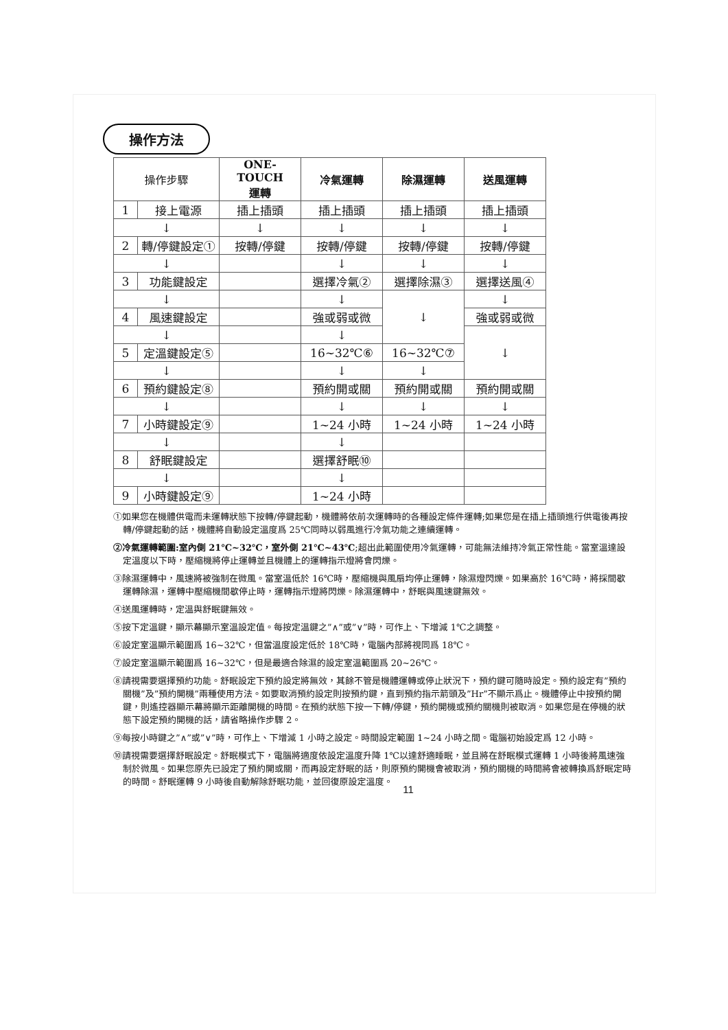操作方法
| 操作步驟 | | ONE-TOUCH 運轉 | 冷氣運轉 | 除濕運轉 | 送風運轉 |
| --- | --- | --- | --- | --- | --- |
| 1 | 接上電源 | 插上插頭 | 插上插頭 | 插上插頭 | 插上插頭 |
| ↓ | | ↓ | ↓ | ↓ | ↓ |
| 2 | 轉/停鍵設定① | 按轉/停鍵 | 按轉/停鍵 | 按轉/停鍵 | 按轉/停鍵 |
| ↓ | | | ↓ | ↓ | ↓ |
| 3 | 功能鍵設定 | | 選擇冷氣② | 選擇除濕③ | 選擇送風④ |
| ↓ | | | ↓ | ↓ | ↓ |
| 4 | 風速鍵設定 | | 強或弱或微 | | 強或弱或微 |
| ↓ | | | ↓ | | ↓ |
| 5 | 定溫鍵設定⑤ | | 16~32℃⑥ | 16~32℃⑦ | |
| ↓ | | | ↓ | ↓ | |
| 6 | 預約鍵設定⑧ | | 預約開或關 | 預約開或關 | 預約開或關 |
| ↓ | | | ↓ | ↓ | ↓ |
| 7 | 小時鍵設定⑨ | | 1~24 小時 | 1~24 小時 | 1~24 小時 |
| ↓ | | | ↓ | | |
| 8 | 舒眠鍵設定 | | 選擇舒眠⑩ | | |
| ↓ | | | ↓ | | |
| 9 | 小時鍵設定⑨ | | 1~24 小時 | | |
①如果您在機體供電而未運轉狀態下按轉/停鍵起動，機體將依前次運轉時的各種設定條件運轉;如果您是在插上插頭進行供電後再按轉/停鍵起動的話，機體將自動設定溫度爲 25℃同時以弱風進行冷氣功能之連續運轉。
②冷氣運轉範圍:室內側 21℃~32℃，室外側 21℃~43℃;超出此範圍使用冷氣運轉，可能無法維持冷氣正常性能。當室溫達設定溫度以下時，壓縮機將停止運轉並且機體上的運轉指示燈將會閃爍。
③除濕運轉中，風速將被強制在微風。當室溫低於 16℃時，壓縮機與風扇均停止運轉，除濕燈閃爍。如果高於 16℃時，將採間歇運轉除濕，運轉中壓縮機間歇停止時，運轉指示燈將閃爍。除濕運轉中，舒眠與風速鍵無效。
④送風運轉時，定溫與舒眠鍵無效。
⑤按下定溫鍵，顯示幕顯示室溫設定值。每按定溫鍵之”∧”或”∨”時，可作上、下增減 1℃之調整。
⑥設定室溫顯示範圍爲 16~32℃，但當溫度設定低於 18℃時，電腦內部將視同爲 18℃。
⑦設定室溫顯示範圍爲 16~32℃，但是最適合除濕的設定室溫範圍爲 20~26℃。
⑧請視需要選擇預約功能。舒眠設定下預約設定將無效，其餘不管是機體運轉或停止狀況下，預約鍵可隨時設定。預約設定有”預約關機”及”預約開機”兩種使用方法。如要取消預約設定則按預約鍵，直到預約指示箭頭及”Hr”不顯示爲止。機體停止中按預約開鍵，則遙控器顯示幕將顯示距離開機的時間。在預約狀態下按一下轉/停鍵，預約開機或預約關機則被取消。如果您是在停機的狀態下設定預約開機的話，請省略操作步驟 2。
⑨每按小時鍵之”∧”或”∨”時，可作上、下增減 1 小時之設定。時間設定範圍 1~24 小時之間。電腦初始設定爲 12 小時。
⑩請視需要選擇舒眠設定。舒眠模式下，電腦將適度依設定溫度升降 1℃以達舒適睡眠，並且將在舒眠模式運轉 1 小時後將風速強制於微風。如果您原先已設定了預約開或關，而再設定舒眠的話，則原預約開機會被取消，預約關機的時間將會被轉換爲舒眠定時的時間。舒眠運轉 9 小時後自動解除舒眠功能，並回復原設定溫度。
11